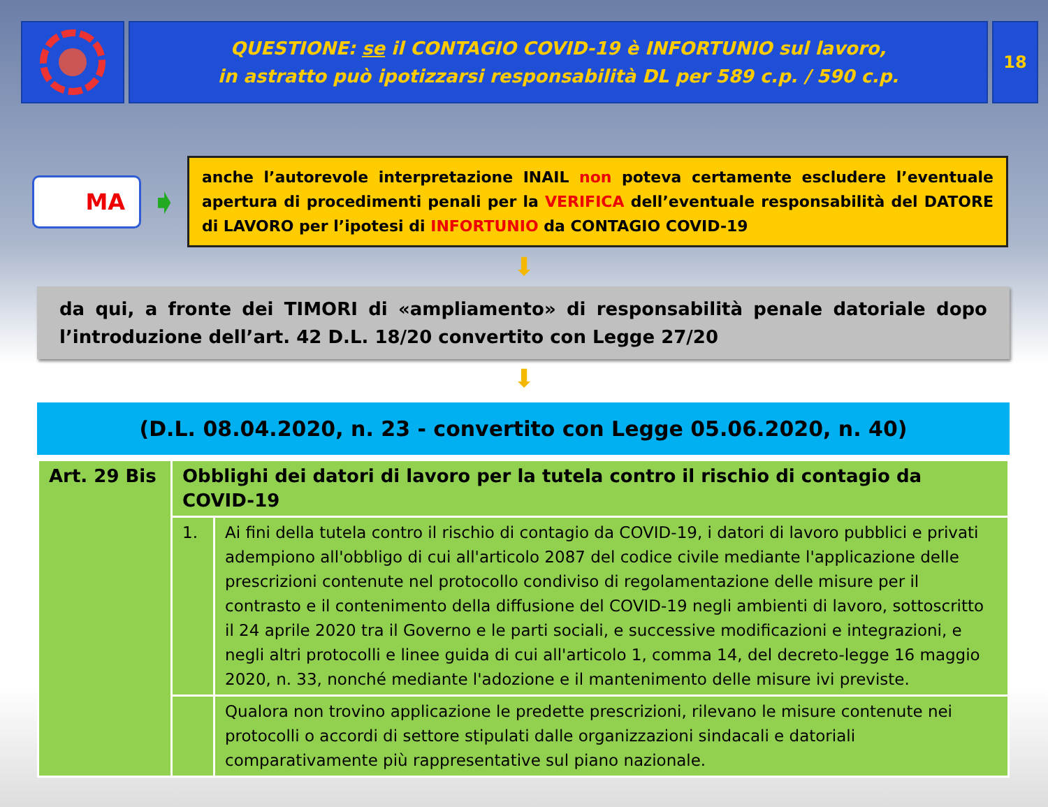QUESTIONE: se il CONTAGIO COVID-19 è INFORTUNIO sul lavoro,
in astratto può ipotizzarsi responsabilità DL per 589 c.p. / 590 c.p.
18
MA
➧
anche l’autorevole interpretazione INAIL non poteva certamente escludere l’eventuale apertura di procedimenti penali per la VERIFICA dell’eventuale responsabilità del DATORE di LAVORO per l’ipotesi di INFORTUNIO da CONTAGIO COVID-19
⬇
da qui, a fronte dei TIMORI di «ampliamento» di responsabilità penale datoriale dopo l’introduzione dell’art. 42 D.L. 18/20 convertito con Legge 27/20
⬇
(D.L. 08.04.2020, n. 23 - convertito con Legge 05.06.2020, n. 40)
| Art. 29 Bis | Obblighi dei datori di lavoro per la tutela contro il rischio di contagio da COVID-19 | |
| | 1. | Ai fini della tutela contro il rischio di contagio da COVID-19, i datori di lavoro pubblici e privati adempiono all'obbligo di cui all'articolo 2087 del codice civile mediante l'applicazione delle prescrizioni contenute nel protocollo condiviso di regolamentazione delle misure per il contrasto e il contenimento della diffusione del COVID-19 negli ambienti di lavoro, sottoscritto il 24 aprile 2020 tra il Governo e le parti sociali, e successive modificazioni e integrazioni, e negli altri protocolli e linee guida di cui all'articolo 1, comma 14, del decreto-legge 16 maggio 2020, n. 33, nonché mediante l'adozione e il mantenimento delle misure ivi previste. |
| | | Qualora non trovino applicazione le predette prescrizioni, rilevano le misure contenute nei protocolli o accordi di settore stipulati dalle organizzazioni sindacali e datoriali comparativamente più rappresentative sul piano nazionale. |